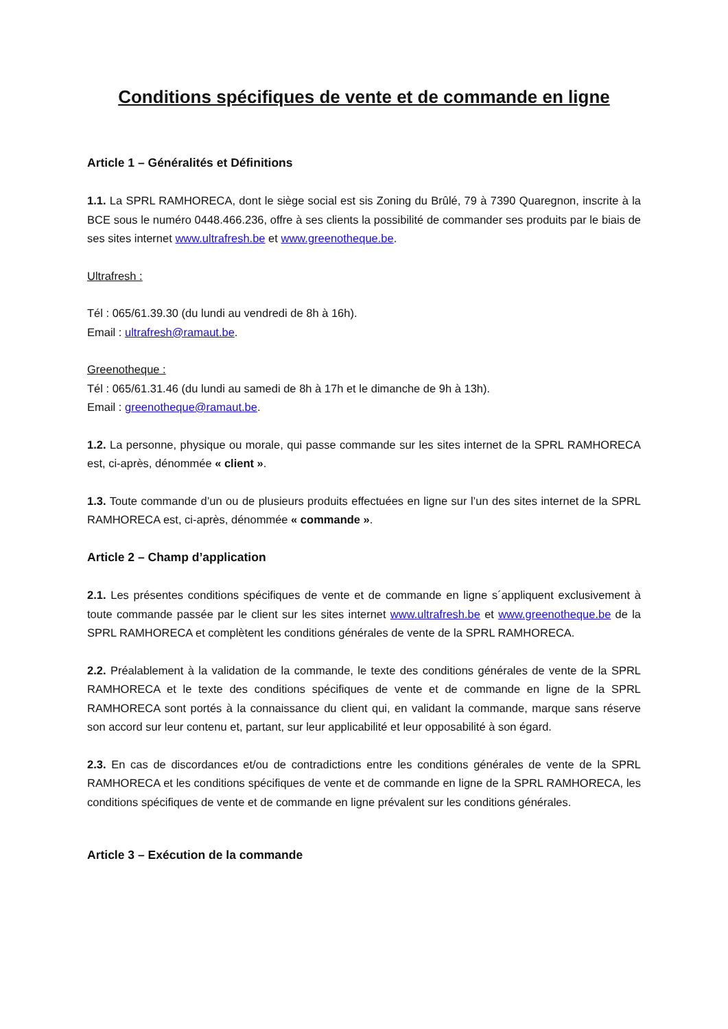Conditions spécifiques de vente et de commande en ligne
Article 1 – Généralités et Définitions
1.1. La SPRL RAMHORECA, dont le siège social est sis Zoning du Brûlé, 79 à 7390 Quaregnon, inscrite à la BCE sous le numéro 0448.466.236, offre à ses clients la possibilité de commander ses produits par le biais de ses sites internet www.ultrafresh.be et www.greenotheque.be.
Ultrafresh :
Tél : 065/61.39.30 (du lundi au vendredi de 8h à 16h).
Email : ultrafresh@ramaut.be.
Greenotheque :
Tél : 065/61.31.46 (du lundi au samedi de 8h à 17h et le dimanche de 9h à 13h).
Email : greenotheque@ramaut.be.
1.2. La personne, physique ou morale, qui passe commande sur les sites internet de la SPRL RAMHORECA est, ci-après, dénommée « client ».
1.3. Toute commande d’un ou de plusieurs produits effectuées en ligne sur l’un des sites internet de la SPRL RAMHORECA est, ci-après, dénommée « commande ».
Article 2 – Champ d’application
2.1. Les présentes conditions spécifiques de vente et de commande en ligne s´appliquent exclusivement à toute commande passée par le client sur les sites internet www.ultrafresh.be et www.greenotheque.be de la SPRL RAMHORECA et complètent les conditions générales de vente de la SPRL RAMHORECA.
2.2. Préalablement à la validation de la commande, le texte des conditions générales de vente de la SPRL RAMHORECA et le texte des conditions spécifiques de vente et de commande en ligne de la SPRL RAMHORECA sont portés à la connaissance du client qui, en validant la commande, marque sans réserve son accord sur leur contenu et, partant, sur leur applicabilité et leur opposabilité à son égard.
2.3. En cas de discordances et/ou de contradictions entre les conditions générales de vente de la SPRL RAMHORECA et les conditions spécifiques de vente et de commande en ligne de la SPRL RAMHORECA, les conditions spécifiques de vente et de commande en ligne prévalent sur les conditions générales.
Article 3 – Exécution de la commande